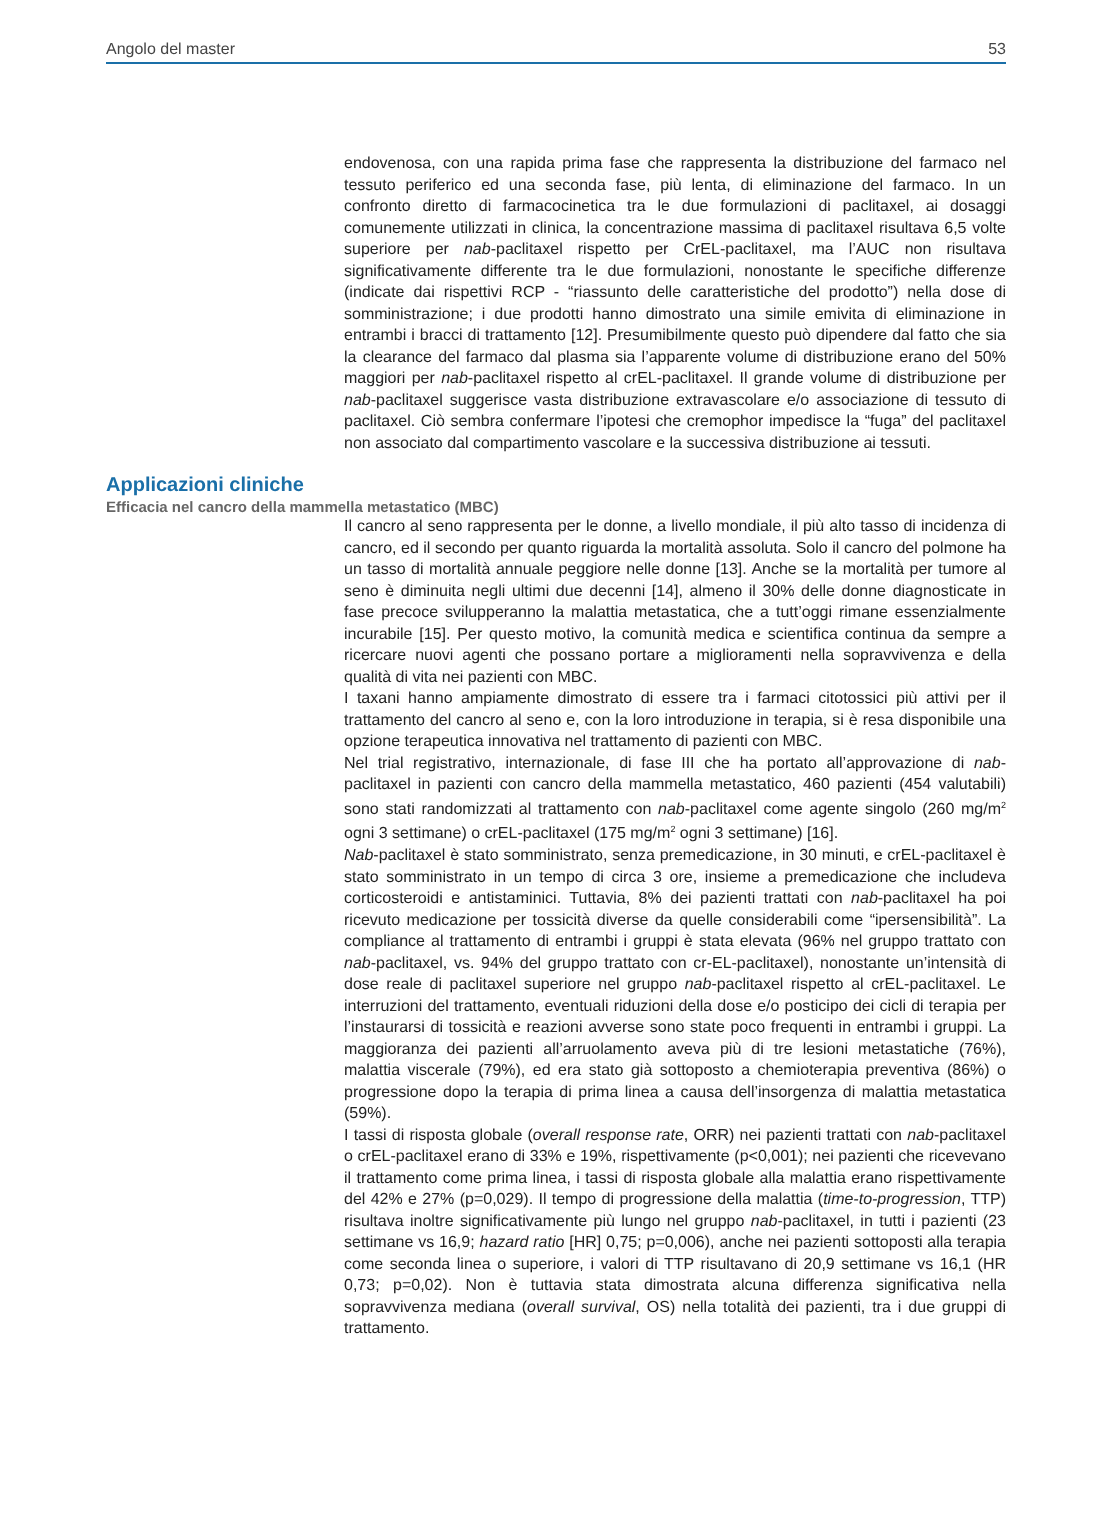Angolo del master 53
endovenosa, con una rapida prima fase che rappresenta la distribuzione del farmaco nel tessuto periferico ed una seconda fase, più lenta, di eliminazione del farmaco. In un confronto diretto di farmacocinetica tra le due formulazioni di paclitaxel, ai dosaggi comunemente utilizzati in clinica, la concentrazione massima di paclitaxel risultava 6,5 volte superiore per nab-paclitaxel rispetto per CrEL-paclitaxel, ma l’AUC non risultava significativamente differente tra le due formulazioni, nonostante le specifiche differenze (indicate dai rispettivi RCP - “riassunto delle caratteristiche del prodotto”) nella dose di somministrazione; i due prodotti hanno dimostrato una simile emivita di eliminazione in entrambi i bracci di trattamento [12]. Presumibilmente questo può dipendere dal fatto che sia la clearance del farmaco dal plasma sia l’apparente volume di distribuzione erano del 50% maggiori per nab-paclitaxel rispetto al crEL-paclitaxel. Il grande volume di distribuzione per nab-paclitaxel suggerisce vasta distribuzione extravascolare e/o associazione di tessuto di paclitaxel. Ciò sembra confermare l’ipotesi che cremophor impedisce la “fuga” del paclitaxel non associato dal compartimento vascolare e la successiva distribuzione ai tessuti.
Applicazioni cliniche
Efficacia nel cancro della mammella metastatico (MBC)
Il cancro al seno rappresenta per le donne, a livello mondiale, il più alto tasso di incidenza di cancro, ed il secondo per quanto riguarda la mortalità assoluta. Solo il cancro del polmone ha un tasso di mortalità annuale peggiore nelle donne [13]. Anche se la mortalità per tumore al seno è diminuita negli ultimi due decenni [14], almeno il 30% delle donne diagnosticate in fase precoce svilupperanno la malattia metastatica, che a tutt’oggi rimane essenzialmente incurabile [15]. Per questo motivo, la comunità medica e scientifica continua da sempre a ricercare nuovi agenti che possano portare a miglioramenti nella sopravvivenza e della qualità di vita nei pazienti con MBC.
I taxani hanno ampiamente dimostrato di essere tra i farmaci citotossici più attivi per il trattamento del cancro al seno e, con la loro introduzione in terapia, si è resa disponibile una opzione terapeutica innovativa nel trattamento di pazienti con MBC.
Nel trial registrativo, internazionale, di fase III che ha portato all’approvazione di nab-paclitaxel in pazienti con cancro della mammella metastatico, 460 pazienti (454 valutabili) sono stati randomizzati al trattamento con nab-paclitaxel come agente singolo (260 mg/m<sup>2</sup> ogni 3 settimane) o crEL-paclitaxel (175 mg/m<sup>2</sup> ogni 3 settimane) [16].
Nab-paclitaxel è stato somministrato, senza premedicazione, in 30 minuti, e crEL-paclitaxel è stato somministrato in un tempo di circa 3 ore, insieme a premedicazione che includeva corticosteroidi e antistaminici. Tuttavia, 8% dei pazienti trattati con nab-paclitaxel ha poi ricevuto medicazione per tossicità diverse da quelle considerabili come “ipersensibilità”. La compliance al trattamento di entrambi i gruppi è stata elevata (96% nel gruppo trattato con nab-paclitaxel, vs. 94% del gruppo trattato con cr-EL-paclitaxel), nonostante un’intensità di dose reale di paclitaxel superiore nel gruppo nab-paclitaxel rispetto al crEL-paclitaxel. Le interruzioni del trattamento, eventuali riduzioni della dose e/o posticipo dei cicli di terapia per l’instaurarsi di tossicità e reazioni avverse sono state poco frequenti in entrambi i gruppi. La maggioranza dei pazienti all’arruolamento aveva più di tre lesioni metastatiche (76%), malattia viscerale (79%), ed era stato già sottoposto a chemioterapia preventiva (86%) o progressione dopo la terapia di prima linea a causa dell’insorgenza di malattia metastatica (59%).
I tassi di risposta globale (overall response rate, ORR) nei pazienti trattati con nab-paclitaxel o crEL-paclitaxel erano di 33% e 19%, rispettivamente (p<0,001); nei pazienti che ricevevano il trattamento come prima linea, i tassi di risposta globale alla malattia erano rispettivamente del 42% e 27% (p=0,029). Il tempo di progressione della malattia (time-to-progression, TTP) risultava inoltre significativamente più lungo nel gruppo nab-paclitaxel, in tutti i pazienti (23 settimane vs 16,9; hazard ratio [HR] 0,75; p=0,006), anche nei pazienti sottoposti alla terapia come seconda linea o superiore, i valori di TTP risultavano di 20,9 settimane vs 16,1 (HR 0,73; p=0,02). Non è tuttavia stata dimostrata alcuna differenza significativa nella sopravvivenza mediana (overall survival, OS) nella totalità dei pazienti, tra i due gruppi di trattamento.